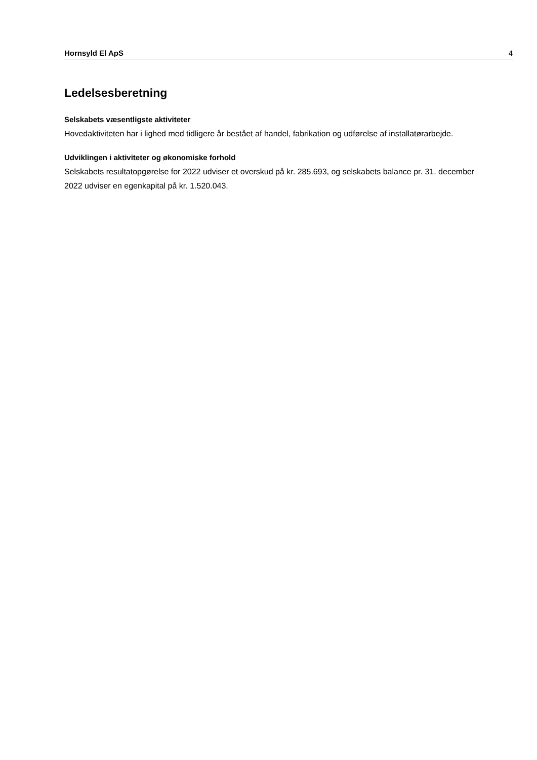Hornsyld El ApS 4
Ledelsesberetning
Selskabets væsentligste aktiviteter
Hovedaktiviteten har i lighed med tidligere år bestået af handel, fabrikation og udførelse af installatørarbejde.
Udviklingen i aktiviteter og økonomiske forhold
Selskabets resultatopgørelse for 2022 udviser et overskud på kr. 285.693, og selskabets balance pr. 31. december 2022 udviser en egenkapital på kr. 1.520.043.